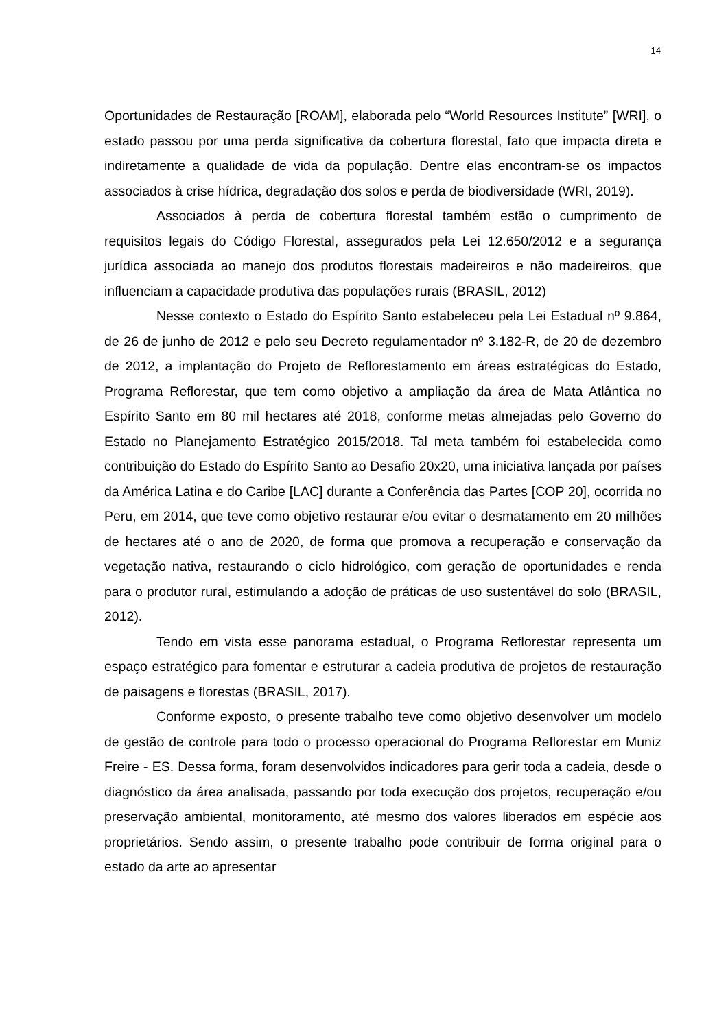14
Oportunidades de Restauração [ROAM], elaborada pelo “World Resources Institute” [WRI], o estado passou por uma perda significativa da cobertura florestal, fato que impacta direta e indiretamente a qualidade de vida da população. Dentre elas encontram-se os impactos associados à crise hídrica, degradação dos solos e perda de biodiversidade (WRI, 2019).
Associados à perda de cobertura florestal também estão o cumprimento de requisitos legais do Código Florestal, assegurados pela Lei 12.650/2012 e a segurança jurídica associada ao manejo dos produtos florestais madeireiros e não madeireiros, que influenciam a capacidade produtiva das populações rurais (BRASIL, 2012)
Nesse contexto o Estado do Espírito Santo estabeleceu pela Lei Estadual nº 9.864, de 26 de junho de 2012 e pelo seu Decreto regulamentador nº 3.182-R, de 20 de dezembro de 2012, a implantação do Projeto de Reflorestamento em áreas estratégicas do Estado, Programa Reflorestar, que tem como objetivo a ampliação da área de Mata Atlântica no Espírito Santo em 80 mil hectares até 2018, conforme metas almejadas pelo Governo do Estado no Planejamento Estratégico 2015/2018. Tal meta também foi estabelecida como contribuição do Estado do Espírito Santo ao Desafio 20x20, uma iniciativa lançada por países da América Latina e do Caribe [LAC] durante a Conferência das Partes [COP 20], ocorrida no Peru, em 2014, que teve como objetivo restaurar e/ou evitar o desmatamento em 20 milhões de hectares até o ano de 2020, de forma que promova a recuperação e conservação da vegetação nativa, restaurando o ciclo hidrológico, com geração de oportunidades e renda para o produtor rural, estimulando a adoção de práticas de uso sustentável do solo (BRASIL, 2012).
Tendo em vista esse panorama estadual, o Programa Reflorestar representa um espaço estratégico para fomentar e estruturar a cadeia produtiva de projetos de restauração de paisagens e florestas (BRASIL, 2017).
Conforme exposto, o presente trabalho teve como objetivo desenvolver um modelo de gestão de controle para todo o processo operacional do Programa Reflorestar em Muniz Freire - ES. Dessa forma, foram desenvolvidos indicadores para gerir toda a cadeia, desde o diagnóstico da área analisada, passando por toda execução dos projetos, recuperação e/ou preservação ambiental, monitoramento, até mesmo dos valores liberados em espécie aos proprietários. Sendo assim, o presente trabalho pode contribuir de forma original para o estado da arte ao apresentar